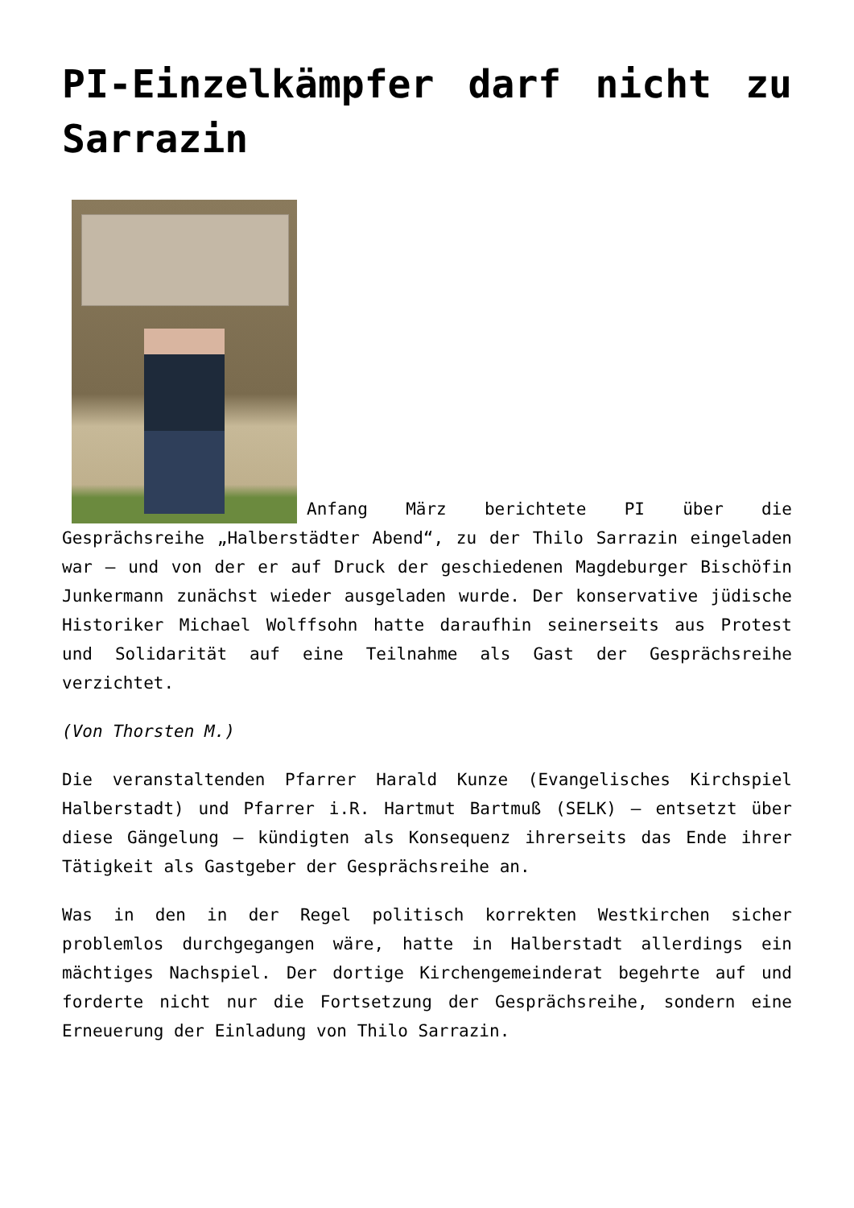PI-Einzelkämpfer darf nicht zu Sarrazin
Anfang März berichtete PI über die Gesprächsreihe „Halberstädter Abend“, zu der Thilo Sarrazin eingeladen war – und von der er auf Druck der geschiedenen Magdeburger Bischöfin Junkermann zunächst wieder ausgeladen wurde. Der konservative jüdische Historiker Michael Wolffsohn hatte daraufhin seinerseits aus Protest und Solidarität auf eine Teilnahme als Gast der Gesprächsreihe verzichtet.
(Von Thorsten M.)
Die veranstaltenden Pfarrer Harald Kunze (Evangelisches Kirchspiel Halberstadt) und Pfarrer i.R. Hartmut Bartmuß (SELK) – entsetzt über diese Gängelung – kündigten als Konsequenz ihrerseits das Ende ihrer Tätigkeit als Gastgeber der Gesprächsreihe an.
Was in den in der Regel politisch korrekten Westkirchen sicher problemlos durchgegangen wäre, hatte in Halberstadt allerdings ein mächtiges Nachspiel. Der dortige Kirchengemeinderat begehrte auf und forderte nicht nur die Fortsetzung der Gesprächsreihe, sondern eine Erneuerung der Einladung von Thilo Sarrazin.